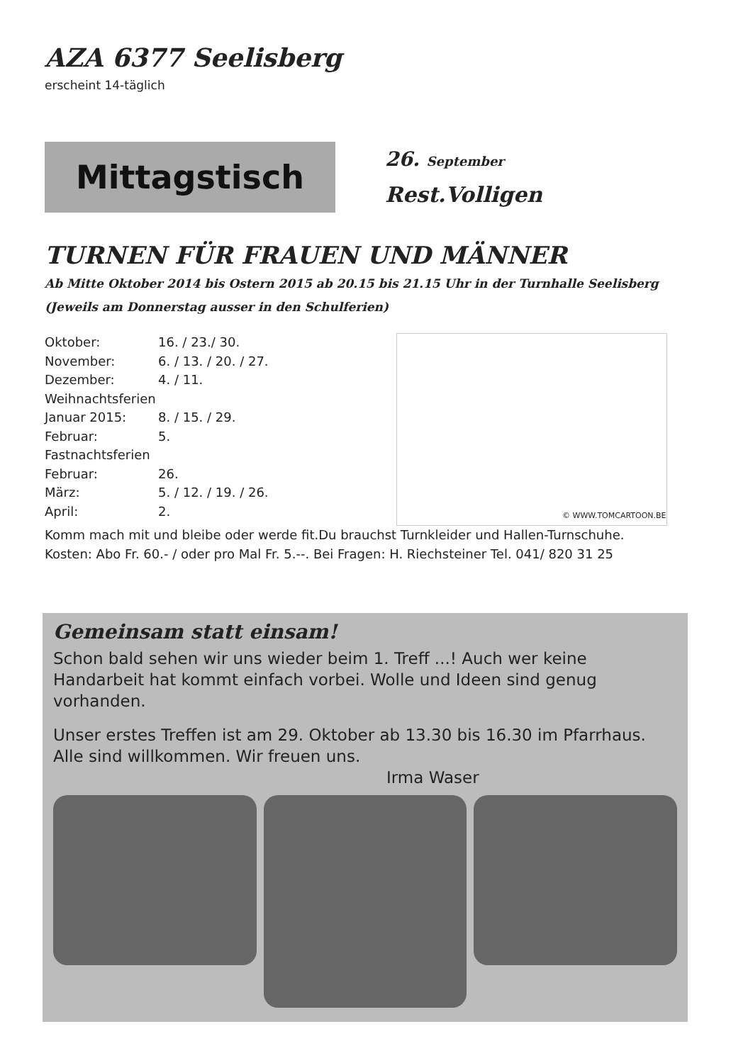AZA 6377 Seelisberg
erscheint 14-täglich
Mittagstisch
26. September
Rest.Volligen
TURNEN FÜR FRAUEN UND MÄNNER
Ab Mitte Oktober 2014 bis Ostern 2015 ab 20.15 bis 21.15 Uhr in der Turnhalle Seelisberg
(Jeweils am Donnerstag ausser in den Schulferien)
Oktober: 16. / 23./ 30.
November: 6. / 13. / 20. / 27.
Dezember: 4. / 11.
Weihnachtsferien
Januar 2015: 8. / 15. / 29.
Februar: 5.
Fastnachtsferien
Februar: 26.
März: 5. / 12. / 19. / 26.
April: 2.
© WWW.TOMCARTOON.BE
Komm mach mit und bleibe oder werde fit.Du brauchst Turnkleider und Hallen-Turnschuhe.
Kosten: Abo Fr. 60.- / oder pro Mal Fr. 5.--. Bei Fragen: H. Riechsteiner Tel. 041/ 820 31 25
Gemeinsam statt einsam!
Schon bald sehen wir uns wieder beim 1. Treff ...! Auch wer keine Handarbeit hat kommt einfach vorbei. Wolle und Ideen sind genug vorhanden.
Unser erstes Treffen ist am 29. Oktober ab 13.30 bis 16.30 im Pfarrhaus. Alle sind willkommen. Wir freuen uns.
Irma Waser